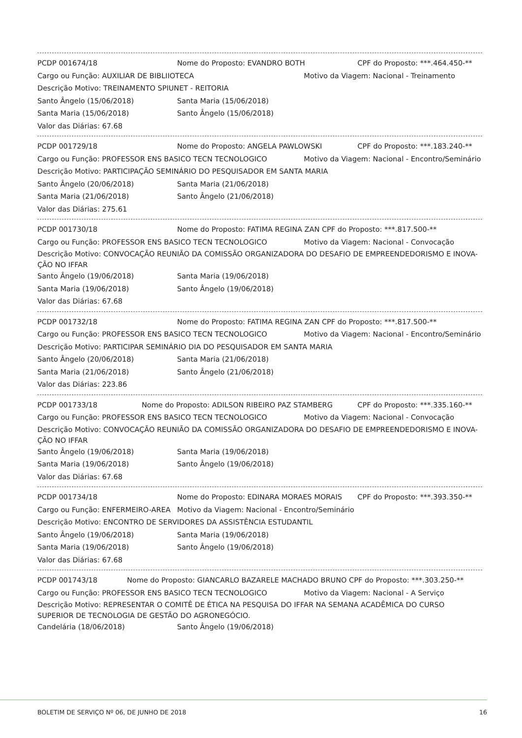PCDP 001674/18 Nome do Proposto: EVANDRO BOTH CPF do Proposto: ***.464.450-**
Cargo ou Função: AUXILIAR DE BIBLIIOTECA Motivo da Viagem: Nacional - Treinamento
Descrição Motivo: TREINAMENTO SPIUNET - REITORIA
Santo Ângelo (15/06/2018) Santa Maria (15/06/2018)
Santa Maria (15/06/2018) Santo Ângelo (15/06/2018)
Valor das Diárias: 67.68
PCDP 001729/18 Nome do Proposto: ANGELA PAWLOWSKI CPF do Proposto: ***.183.240-**
Cargo ou Função: PROFESSOR ENS BASICO TECN TECNOLOGICO Motivo da Viagem: Nacional - Encontro/Seminário
Descrição Motivo: PARTICIPAÇÃO SEMINÁRIO DO PESQUISADOR EM SANTA MARIA
Santo Ângelo (20/06/2018) Santa Maria (21/06/2018)
Santa Maria (21/06/2018) Santo Ângelo (21/06/2018)
Valor das Diárias: 275.61
PCDP 001730/18 Nome do Proposto: FATIMA REGINA ZAN CPF do Proposto: ***.817.500-**
Cargo ou Função: PROFESSOR ENS BASICO TECN TECNOLOGICO Motivo da Viagem: Nacional - Convocação
Descrição Motivo: CONVOCAÇÃO REUNIÃO DA COMISSÃO ORGANIZADORA DO DESAFIO DE EMPREENDEDORISMO E INOVA-ÇÃO NO IFFAR
Santo Ângelo (19/06/2018) Santa Maria (19/06/2018)
Santa Maria (19/06/2018) Santo Ângelo (19/06/2018)
Valor das Diárias: 67.68
PCDP 001732/18 Nome do Proposto: FATIMA REGINA ZAN CPF do Proposto: ***.817.500-**
Cargo ou Função: PROFESSOR ENS BASICO TECN TECNOLOGICO Motivo da Viagem: Nacional - Encontro/Seminário
Descrição Motivo: PARTICIPAR SEMINÁRIO DIA DO PESQUISADOR EM SANTA MARIA
Santo Ângelo (20/06/2018) Santa Maria (21/06/2018)
Santa Maria (21/06/2018) Santo Ângelo (21/06/2018)
Valor das Diárias: 223.86
PCDP 001733/18 Nome do Proposto: ADILSON RIBEIRO PAZ STAMBERG CPF do Proposto: ***.335.160-**
Cargo ou Função: PROFESSOR ENS BASICO TECN TECNOLOGICO Motivo da Viagem: Nacional - Convocação
Descrição Motivo: CONVOCAÇÃO REUNIÃO DA COMISSÃO ORGANIZADORA DO DESAFIO DE EMPREENDEDORISMO E INOVA-ÇÃO NO IFFAR
Santo Ângelo (19/06/2018) Santa Maria (19/06/2018)
Santa Maria (19/06/2018) Santo Ângelo (19/06/2018)
Valor das Diárias: 67.68
PCDP 001734/18 Nome do Proposto: EDINARA MORAES MORAIS CPF do Proposto: ***.393.350-**
Cargo ou Função: ENFERMEIRO-AREA Motivo da Viagem: Nacional - Encontro/Seminário
Descrição Motivo: ENCONTRO DE SERVIDORES DA ASSISTÊNCIA ESTUDANTIL
Santo Ângelo (19/06/2018) Santa Maria (19/06/2018)
Santa Maria (19/06/2018) Santo Ângelo (19/06/2018)
Valor das Diárias: 67.68
PCDP 001743/18 Nome do Proposto: GIANCARLO BAZARELE MACHADO BRUNO CPF do Proposto: ***.303.250-**
Cargo ou Função: PROFESSOR ENS BASICO TECN TECNOLOGICO Motivo da Viagem: Nacional - A Serviço
Descrição Motivo: REPRESENTAR O COMITÊ DE ÉTICA NA PESQUISA DO IFFAR NA SEMANA ACADÊMICA DO CURSO SUPERIOR DE TECNOLOGIA DE GESTÃO DO AGRONEGÓCIO.
Candelária (18/06/2018) Santo Ângelo (19/06/2018)
BOLETIM DE SERVIÇO Nº 06, DE JUNHO DE 2018 16